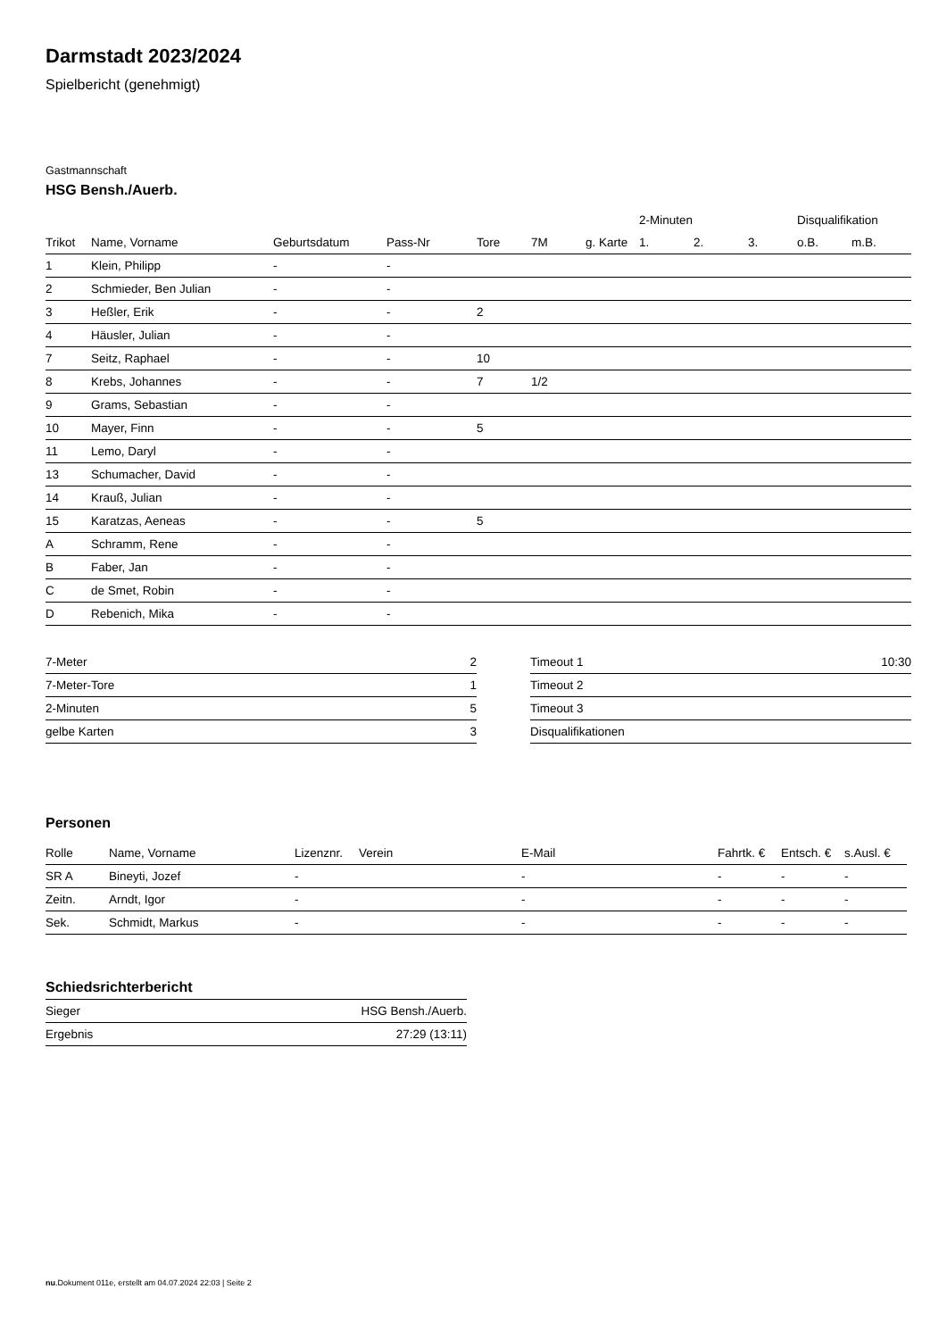Darmstadt 2023/2024
Spielbericht (genehmigt)
Gastmannschaft
HSG Bensh./Auerb.
| | | | | | | | 2-Minuten | | | Disqualifikation | |
| --- | --- | --- | --- | --- | --- | --- | --- | --- | --- | --- | --- |
| Trikot | Name, Vorname | Geburtsdatum | Pass-Nr | Tore | 7M | g. Karte | 1. | 2. | 3. | o.B. | m.B. |
| 1 | Klein, Philipp | - | - | | | | | | | | |
| 2 | Schmieder, Ben Julian | - | - | | | | | | | | |
| 3 | Heßler, Erik | - | - | 2 | | | | | | | |
| 4 | Häusler, Julian | - | - | | | | | | | | |
| 7 | Seitz, Raphael | - | - | 10 | | | | | | | |
| 8 | Krebs, Johannes | - | - | 7 | 1/2 | | | | | | |
| 9 | Grams, Sebastian | - | - | | | | | | | | |
| 10 | Mayer, Finn | - | - | 5 | | | | | | | |
| 11 | Lemo, Daryl | - | - | | | | | | | | |
| 13 | Schumacher, David | - | - | | | | | | | | |
| 14 | Krauß, Julian | - | - | | | | | | | | |
| 15 | Karatzas, Aeneas | - | - | 5 | | | | | | | |
| A | Schramm, Rene | - | - | | | | | | | | |
| B | Faber, Jan | - | - | | | | | | | | |
| C | de Smet, Robin | - | - | | | | | | | | |
| D | Rebenich, Mika | - | - | | | | | | | | |
| 7-Meter | 2 |
| 7-Meter-Tore | 1 |
| 2-Minuten | 5 |
| gelbe Karten | 3 |
| Timeout 1 | 10:30 |
| Timeout 2 | |
| Timeout 3 | |
| Disqualifikationen | |
Personen
| Rolle | Name, Vorname | Lizenznr. | Verein | E-Mail | Fahrtk. € | Entsch. € | s.Ausl. € |
| --- | --- | --- | --- | --- | --- | --- | --- |
| SR A | Bineyti, Jozef | - | | - | - | - | - |
| Zeitn. | Arndt, Igor | - | | - | - | - | - |
| Sek. | Schmidt, Markus | - | | - | - | - | - |
Schiedsrichterbericht
| Sieger | HSG Bensh./Auerb. |
| Ergebnis | 27:29 (13:11) |
nu.Dokument 011e, erstellt am 04.07.2024 22:03 | Seite 2